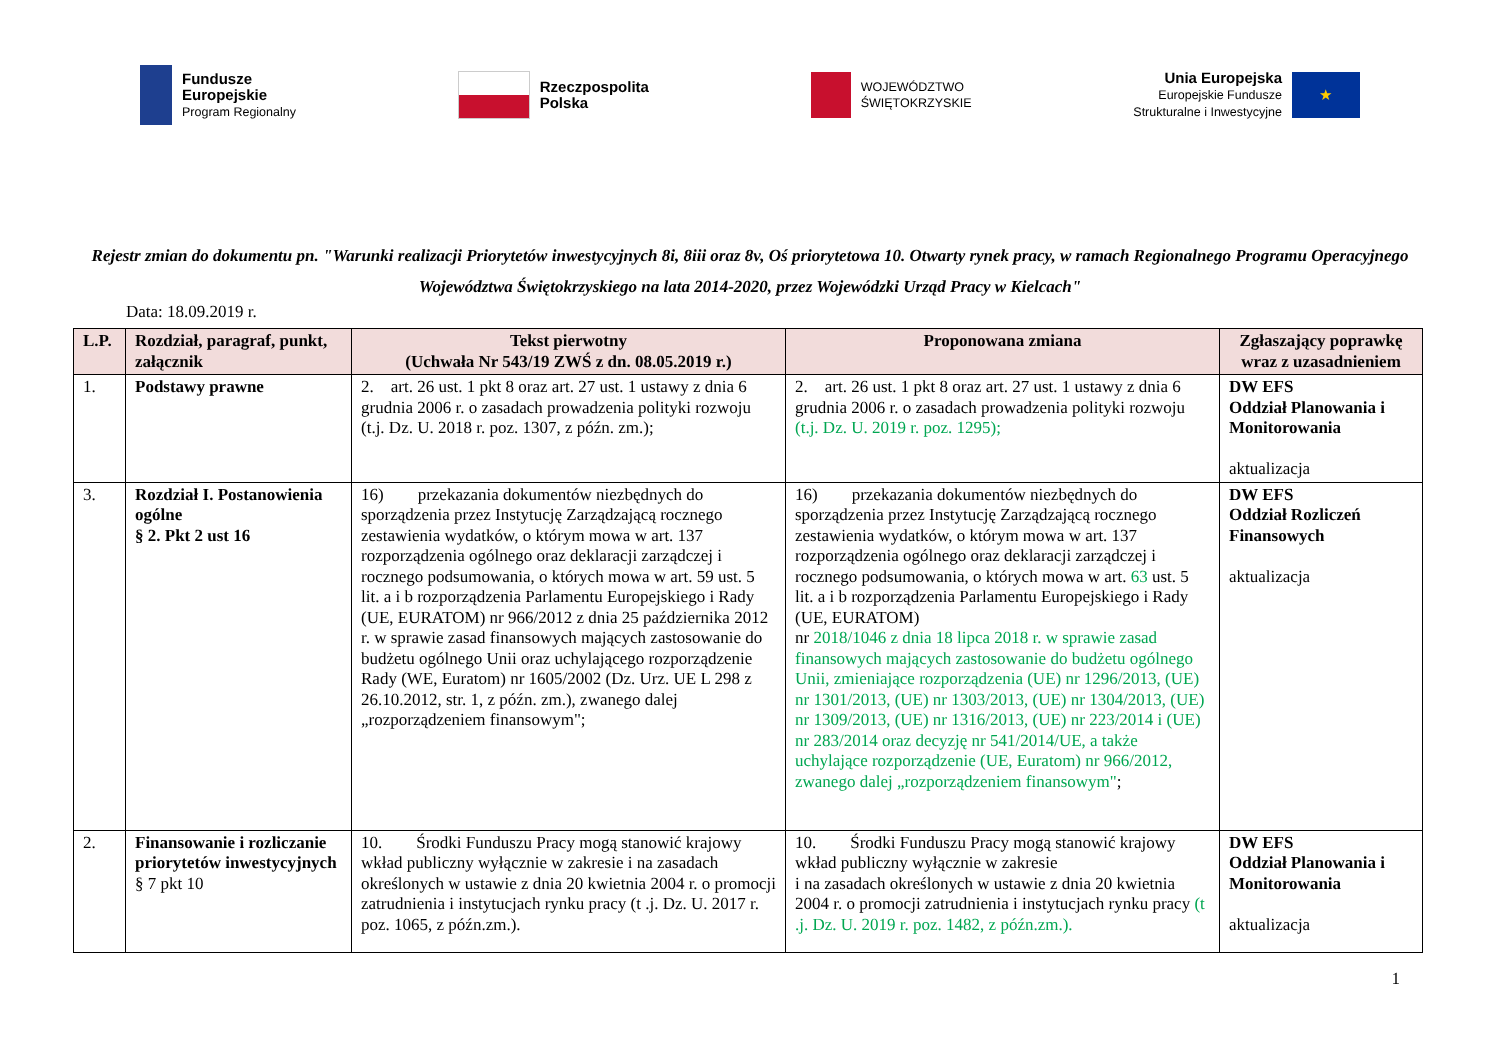Fundusze
Europejskie
Program Regionalny
Rzeczpospolita
Polska
WOJEWÓDZTWO
ŚWIĘTOKRZYSKIE
Unia Europejska
Europejskie Fundusze
Strukturalne i Inwestycyjne
★
Rejestr zmian do dokumentu pn. "Warunki realizacji Priorytetów inwestycyjnych 8i, 8iii oraz 8v, Oś priorytetowa 10. Otwarty rynek pracy, w ramach Regionalnego Programu Operacyjnego Województwa Świętokrzyskiego na lata 2014-2020, przez Wojewódzki Urząd Pracy w Kielcach"
Data: 18.09.2019 r.
| L.P. | Rozdział, paragraf, punkt, załącznik | Tekst pierwotny (Uchwała Nr 543/19 ZWŚ z dn. 08.05.2019 r.) | Proponowana zmiana | Zgłaszający poprawkę wraz z uzasadnieniem |
| --- | --- | --- | --- | --- |
| 1. | Podstawy prawne | 2. art. 26 ust. 1 pkt 8 oraz art. 27 ust. 1 ustawy z dnia 6 grudnia 2006 r. o zasadach prowadzenia polityki rozwoju (t.j. Dz. U. 2018 r. poz. 1307, z późn. zm.); | 2. art. 26 ust. 1 pkt 8 oraz art. 27 ust. 1 ustawy z dnia 6 grudnia 2006 r. o zasadach prowadzenia polityki rozwoju (t.j. Dz. U. 2019 r. poz. 1295); | DW EFS Oddział Planowania i Monitorowania aktualizacja |
| 3. | Rozdział I. Postanowienia ogólne § 2. Pkt 2 ust 16 | 16) przekazania dokumentów niezbędnych do sporządzenia przez Instytucję Zarządzającą rocznego zestawienia wydatków, o którym mowa w art. 137 rozporządzenia ogólnego oraz deklaracji zarządczej i rocznego podsumowania, o których mowa w art. 59 ust. 5 lit. a i b rozporządzenia Parlamentu Europejskiego i Rady (UE, EURATOM) nr 966/2012 z dnia 25 października 2012 r. w sprawie zasad finansowych mających zastosowanie do budżetu ogólnego Unii oraz uchylającego rozporządzenie Rady (WE, Euratom) nr 1605/2002 (Dz. Urz. UE L 298 z 26.10.2012, str. 1, z późn. zm.), zwanego dalej „rozporządzeniem finansowym"; | 16) przekazania dokumentów niezbędnych do sporządzenia przez Instytucję Zarządzającą rocznego zestawienia wydatków, o którym mowa w art. 137 rozporządzenia ogólnego oraz deklaracji zarządczej i rocznego podsumowania, o których mowa w art. 63 ust. 5 lit. a i b rozporządzenia Parlamentu Europejskiego i Rady (UE, EURATOM) nr 2018/1046 z dnia 18 lipca 2018 r. w sprawie zasad finansowych mających zastosowanie do budżetu ogólnego Unii, zmieniające rozporządzenia (UE) nr 1296/2013, (UE) nr 1301/2013, (UE) nr 1303/2013, (UE) nr 1304/2013, (UE) nr 1309/2013, (UE) nr 1316/2013, (UE) nr 223/2014 i (UE) nr 283/2014 oraz decyzję nr 541/2014/UE, a także uchylające rozporządzenie (UE, Euratom) nr 966/2012, zwanego dalej „rozporządzeniem finansowym" ; | DW EFS Oddział Rozliczeń Finansowych aktualizacja |
| 2. | Finansowanie i rozliczanie priorytetów inwestycyjnych § 7 pkt 10 | 10. Środki Funduszu Pracy mogą stanowić krajowy wkład publiczny wyłącznie w zakresie i na zasadach określonych w ustawie z dnia 20 kwietnia 2004 r. o promocji zatrudnienia i instytucjach rynku pracy (t .j. Dz. U. 2017 r. poz. 1065, z późn.zm.). | 10. Środki Funduszu Pracy mogą stanowić krajowy wkład publiczny wyłącznie w zakresie i na zasadach określonych w ustawie z dnia 20 kwietnia 2004 r. o promocji zatrudnienia i instytucjach rynku pracy (t .j. Dz. U. 2019 r. poz. 1482, z późn.zm.). | DW EFS Oddział Planowania i Monitorowania aktualizacja |
1